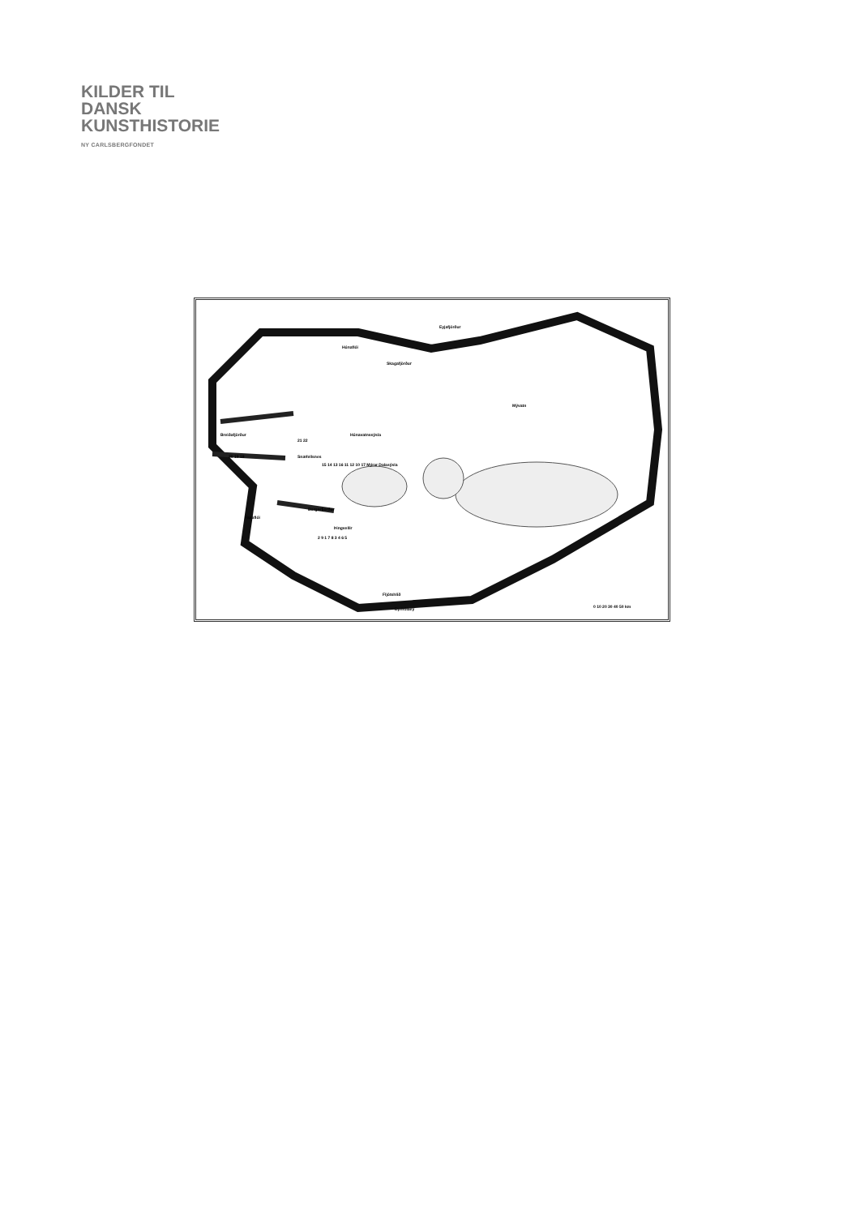KILDER TIL
DANSK
KUNSTHISTORIE
NY CARLSBERGFONDET
Breiðafjörður
Snæfellsnes
Faxaflói
Borgarfjörður
Þingvellir
Húnavatnssýsla
Mývatn
Fljótshlíð
Dyrhólaey
Húnaflói
Skagafjörður
Eyjafjörður
21 22
20 19 18
15 14 13 16 11 12 10 17 Mýrar Dalasýsla
2 9 1 7 8 3 4 6 5
0 10 20 30 40 50 km